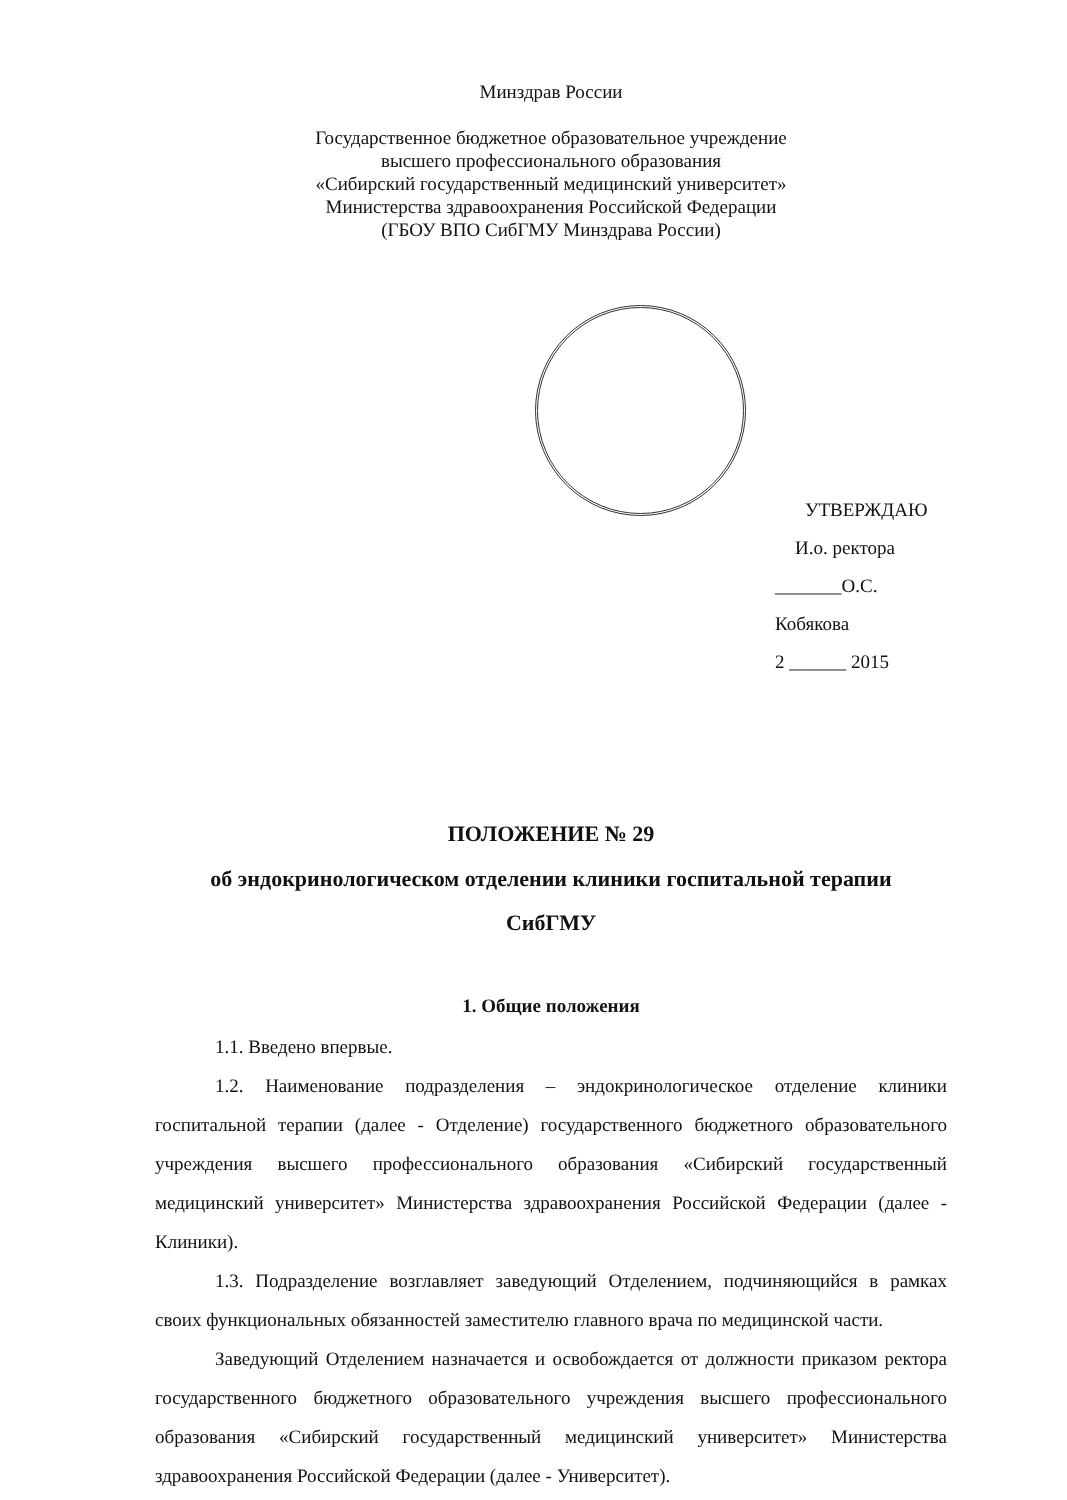Минздрав России
Государственное бюджетное образовательное учреждение
высшего профессионального образования
«Сибирский государственный медицинский университет»
Министерства здравоохранения Российской Федерации
(ГБОУ ВПО СибГМУ Минздрава России)
УТВЕРЖДАЮ
И.о. ректора
_______О.С. Кобякова
2 ______ 2015
ПОЛОЖЕНИЕ № 29
об эндокринологическом отделении клиники госпитальной терапии
СибГМУ
1. Общие положения
1.1. Введено впервые.
1.2. Наименование подразделения – эндокринологическое отделение клиники госпитальной терапии (далее - Отделение) государственного бюджетного образовательного учреждения высшего профессионального образования «Сибирский государственный медицинский университет» Министерства здравоохранения Российской Федерации (далее - Клиники).
1.3. Подразделение возглавляет заведующий Отделением, подчиняющийся в рамках своих функциональных обязанностей заместителю главного врача по медицинской части.
Заведующий Отделением назначается и освобождается от должности приказом ректора государственного бюджетного образовательного учреждения высшего профессионального образования «Сибирский государственный медицинский университет» Министерства здравоохранения Российской Федерации (далее - Университет).